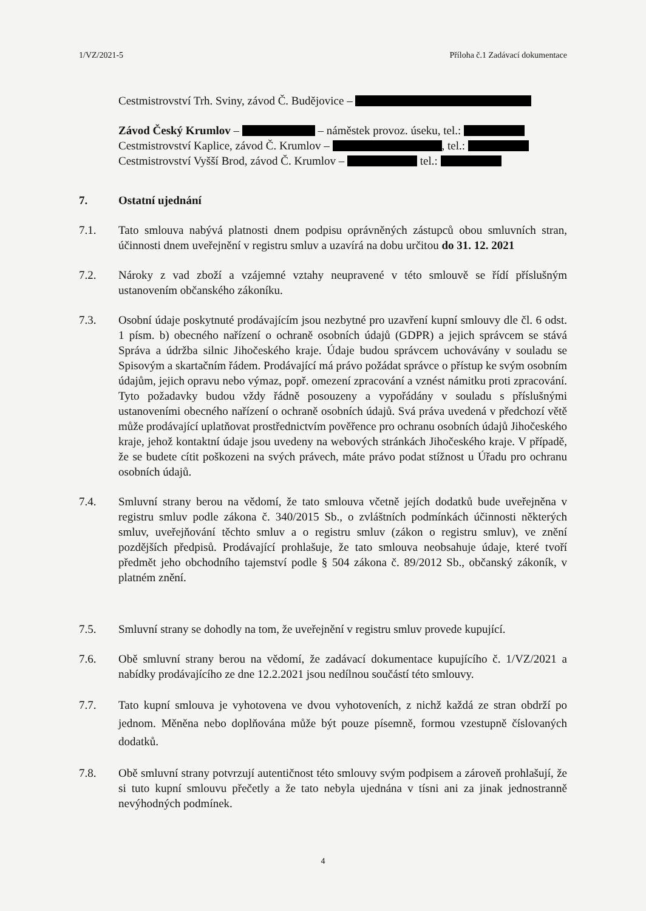1/VZ/2021-5 Příloha č.1 Zadávací dokumentace
Cestmistrovství Trh. Sviny, závod Č. Budějovice –
Závod Český Krumlov – – náměstek provoz. úseku, tel.:
Cestmistrovství Kaplice, závod Č. Krumlov – , tel.:
Cestmistrovství Vyšší Brod, závod Č. Krumlov – tel.:
7. Ostatní ujednání
7.1. Tato smlouva nabývá platnosti dnem podpisu oprávněných zástupců obou smluvních stran, účinnosti dnem uveřejnění v registru smluv a uzavírá na dobu určitou do 31. 12. 2021
7.2. Nároky z vad zboží a vzájemné vztahy neupravené v této smlouvě se řídí příslušným ustanovením občanského zákoníku.
7.3. Osobní údaje poskytnuté prodávajícím jsou nezbytné pro uzavření kupní smlouvy dle čl. 6 odst. 1 písm. b) obecného nařízení o ochraně osobních údajů (GDPR) a jejich správcem se stává Správa a údržba silnic Jihočeského kraje. Údaje budou správcem uchovávány v souladu se Spisovým a skartačním řádem. Prodávající má právo požádat správce o přístup ke svým osobním údajům, jejich opravu nebo výmaz, popř. omezení zpracování a vznést námitku proti zpracování. Tyto požadavky budou vždy řádně posouzeny a vypořádány v souladu s příslušnými ustanoveními obecného nařízení o ochraně osobních údajů. Svá práva uvedená v předchozí větě může prodávající uplatňovat prostřednictvím pověřence pro ochranu osobních údajů Jihočeského kraje, jehož kontaktní údaje jsou uvedeny na webových stránkách Jihočeského kraje. V případě, že se budete cítit poškozeni na svých právech, máte právo podat stížnost u Úřadu pro ochranu osobních údajů.
7.4. Smluvní strany berou na vědomí, že tato smlouva včetně jejích dodatků bude uveřejněna v registru smluv podle zákona č. 340/2015 Sb., o zvláštních podmínkách účinnosti některých smluv, uveřejňování těchto smluv a o registru smluv (zákon o registru smluv), ve znění pozdějších předpisů. Prodávající prohlašuje, že tato smlouva neobsahuje údaje, které tvoří předmět jeho obchodního tajemství podle § 504 zákona č. 89/2012 Sb., občanský zákoník, v platném znění.
7.5. Smluvní strany se dohodly na tom, že uveřejnění v registru smluv provede kupující.
7.6. Obě smluvní strany berou na vědomí, že zadávací dokumentace kupujícího č. 1/VZ/2021 a nabídky prodávajícího ze dne 12.2.2021 jsou nedílnou součástí této smlouvy.
7.7. Tato kupní smlouva je vyhotovena ve dvou vyhotoveních, z nichž každá ze stran obdrží po jednom. Měněna nebo doplňována může být pouze písemně, formou vzestupně číslovaných dodatků.
7.8. Obě smluvní strany potvrzují autentičnost této smlouvy svým podpisem a zároveň prohlašují, že si tuto kupní smlouvu přečetly a že tato nebyla ujednána v tísni ani za jinak jednostranně nevýhodných podmínek.
4